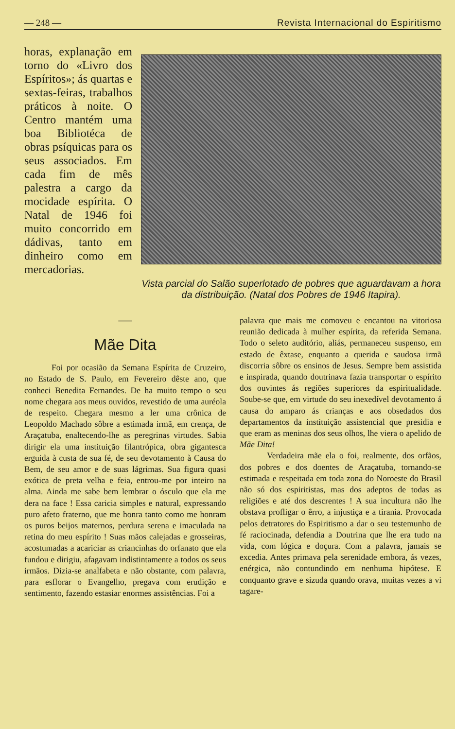— 248 — Revista Internacional do Espiritismo
horas, explanação em torno do «Livro dos Espíritos»; ás quartas e sextas-feiras, trabalhos práticos à noite. O Centro mantém uma boa Bibliotéca de obras psíquicas para os seus associados. Em cada fim de mês palestra a cargo da mocidade espírita. O Natal de 1946 foi muito concorrido em dádivas, tanto em dinheiro como em mercadorias.
Vista parcial do Salão superlotado de pobres que aguardavam a hora da distribuição. (Natal dos Pobres de 1946 Itapira).
—
Mãe Dita
Foi por ocasião da Semana Espírita de Cruzeiro, no Estado de S. Paulo, em Fevereiro dêste ano, que conheci Benedita Fernandes. De ha muito tempo o seu nome chegara aos meus ouvidos, revestido de uma auréola de respeito. Chegara mesmo a ler uma crônica de Leopoldo Machado sôbre a estimada irmã, em crença, de Araçatuba, enaltecendo-lhe as peregrinas virtudes. Sabia dirigir ela uma instituição filantrópica, obra gigantesca erguida à custa de sua fé, de seu devotamento à Causa do Bem, de seu amor e de suas lágrimas. Sua figura quasi exótica de preta velha e feia, entrou-me por inteiro na alma. Ainda me sabe bem lembrar o ósculo que ela me dera na face ! Essa caricia simples e natural, expressando puro afeto fraterno, que me honra tanto como me honram os puros beijos maternos, perdura serena e imaculada na retina do meu espírito ! Suas mãos calejadas e grosseiras, acostumadas a acariciar as criancinhas do orfanato que ela fundou e dirigiu, afagavam indistintamente a todos os seus irmãos. Dizia-se analfabeta e não obstante, com palavra, para esflorar o Evangelho, pregava com erudição e sentimento, fazendo estasiar enormes assistências. Foi a
palavra que mais me comoveu e encantou na vitoriosa reunião dedicada à mulher espírita, da referida Semana. Todo o seleto auditório, aliás, permaneceu suspenso, em estado de êxtase, enquanto a querida e saudosa irmã discorria sôbre os ensinos de Jesus. Sempre bem assistida e inspirada, quando doutrinava fazia transportar o espírito dos ouvintes ás regiões superiores da espiritualidade. Soube-se que, em virtude do seu inexedível devotamento á causa do amparo ás crianças e aos obsedados dos departamentos da instituição assistencial que presidia e que eram as meninas dos seus olhos, lhe viera o apelido de Mãe Dita!
Verdadeira mãe ela o foi, realmente, dos orfãos, dos pobres e dos doentes de Araçatuba, tornando-se estimada e respeitada em toda zona do Noroeste do Brasil não só dos espiritistas, mas dos adeptos de todas as religiões e até dos descrentes ! A sua incultura não lhe obstava profligar o êrro, a injustiça e a tirania. Provocada pelos detratores do Espiritismo a dar o seu testemunho de fé raciocinada, defendia a Doutrina que lhe era tudo na vida, com lógica e doçura. Com a palavra, jamais se excedia. Antes primava pela serenidade embora, ás vezes, enérgica, não contundindo em nenhuma hipótese. E conquanto grave e sizuda quando orava, muitas vezes a vi tagare-